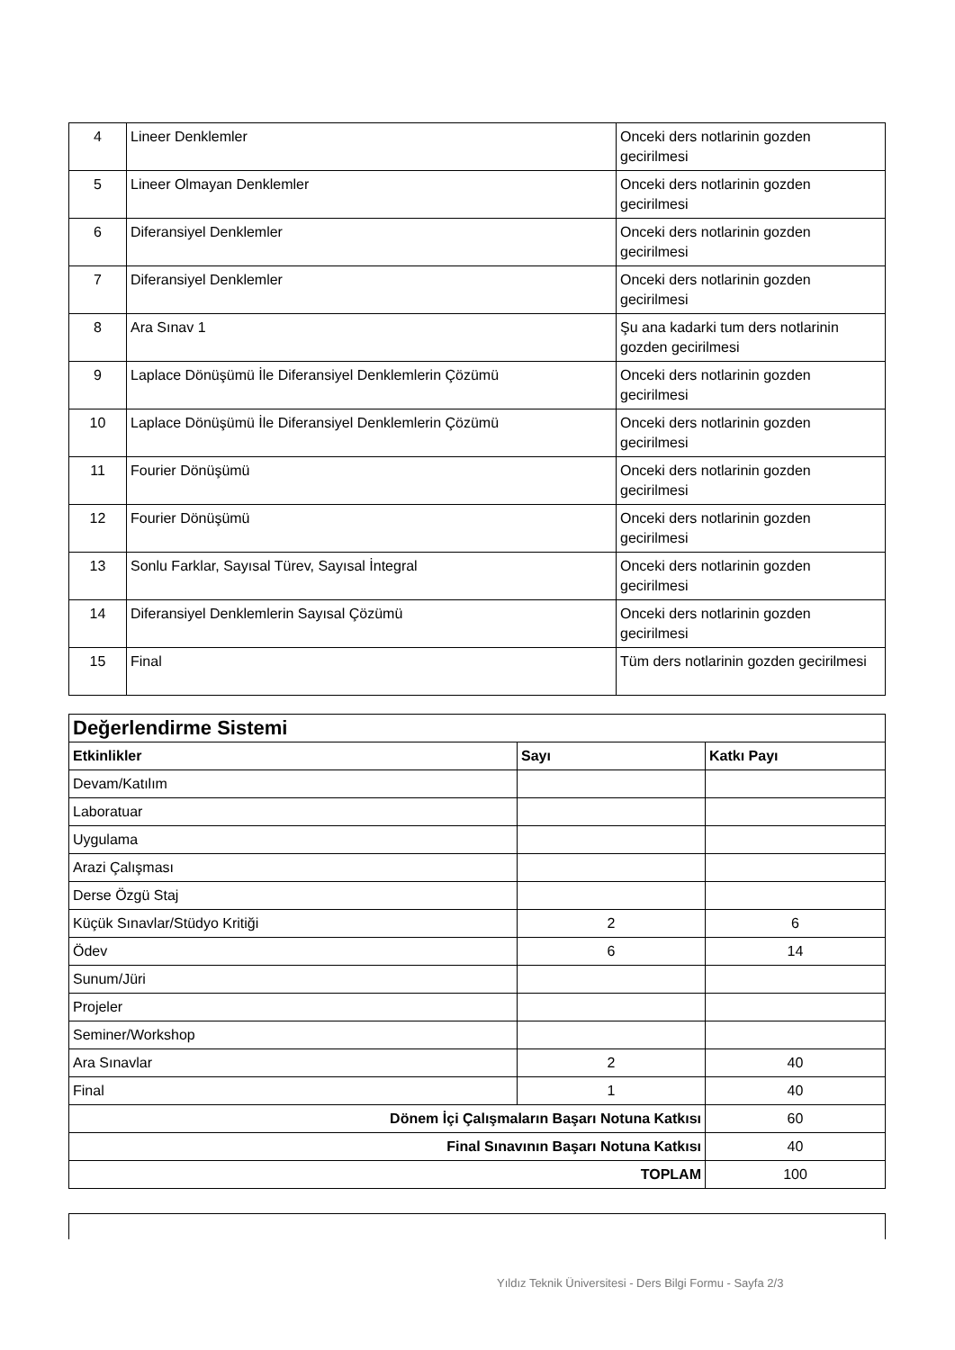| 4 | Lineer Denklemler | Onceki ders notlarinin gozden gecirilmesi |
| 5 | Lineer Olmayan Denklemler | Onceki ders notlarinin gozden gecirilmesi |
| 6 | Diferansiyel Denklemler | Onceki ders notlarinin gozden gecirilmesi |
| 7 | Diferansiyel Denklemler | Onceki ders notlarinin gozden gecirilmesi |
| 8 | Ara Sınav 1 | Şu ana kadarki tum ders notlarinin gozden gecirilmesi |
| 9 | Laplace Dönüşümü İle Diferansiyel Denklemlerin Çözümü | Onceki ders notlarinin gozden gecirilmesi |
| 10 | Laplace Dönüşümü İle Diferansiyel Denklemlerin Çözümü | Onceki ders notlarinin gozden gecirilmesi |
| 11 | Fourier Dönüşümü | Onceki ders notlarinin gozden gecirilmesi |
| 12 | Fourier Dönüşümü | Onceki ders notlarinin gozden gecirilmesi |
| 13 | Sonlu Farklar, Sayısal Türev, Sayısal İntegral | Onceki ders notlarinin gozden gecirilmesi |
| 14 | Diferansiyel Denklemlerin Sayısal Çözümü | Onceki ders notlarinin gozden gecirilmesi |
| 15 | Final | Tüm ders notlarinin gozden gecirilmesi |
| Değerlendirme Sistemi | | |
| Etkinlikler | Sayı | Katkı Payı |
| Devam/Katılım | | |
| Laboratuar | | |
| Uygulama | | |
| Arazi Çalışması | | |
| Derse Özgü Staj | | |
| Küçük Sınavlar/Stüdyo Kritiği | 2 | 6 |
| Ödev | 6 | 14 |
| Sunum/Jüri | | |
| Projeler | | |
| Seminer/Workshop | | |
| Ara Sınavlar | 2 | 40 |
| Final | 1 | 40 |
| Dönem İçi Çalışmaların Başarı Notuna Katkısı | | 60 |
| Final Sınavının Başarı Notuna Katkısı | | 40 |
| TOPLAM | | 100 |
Yıldız Teknik Üniversitesi - Ders Bilgi Formu - Sayfa 2/3